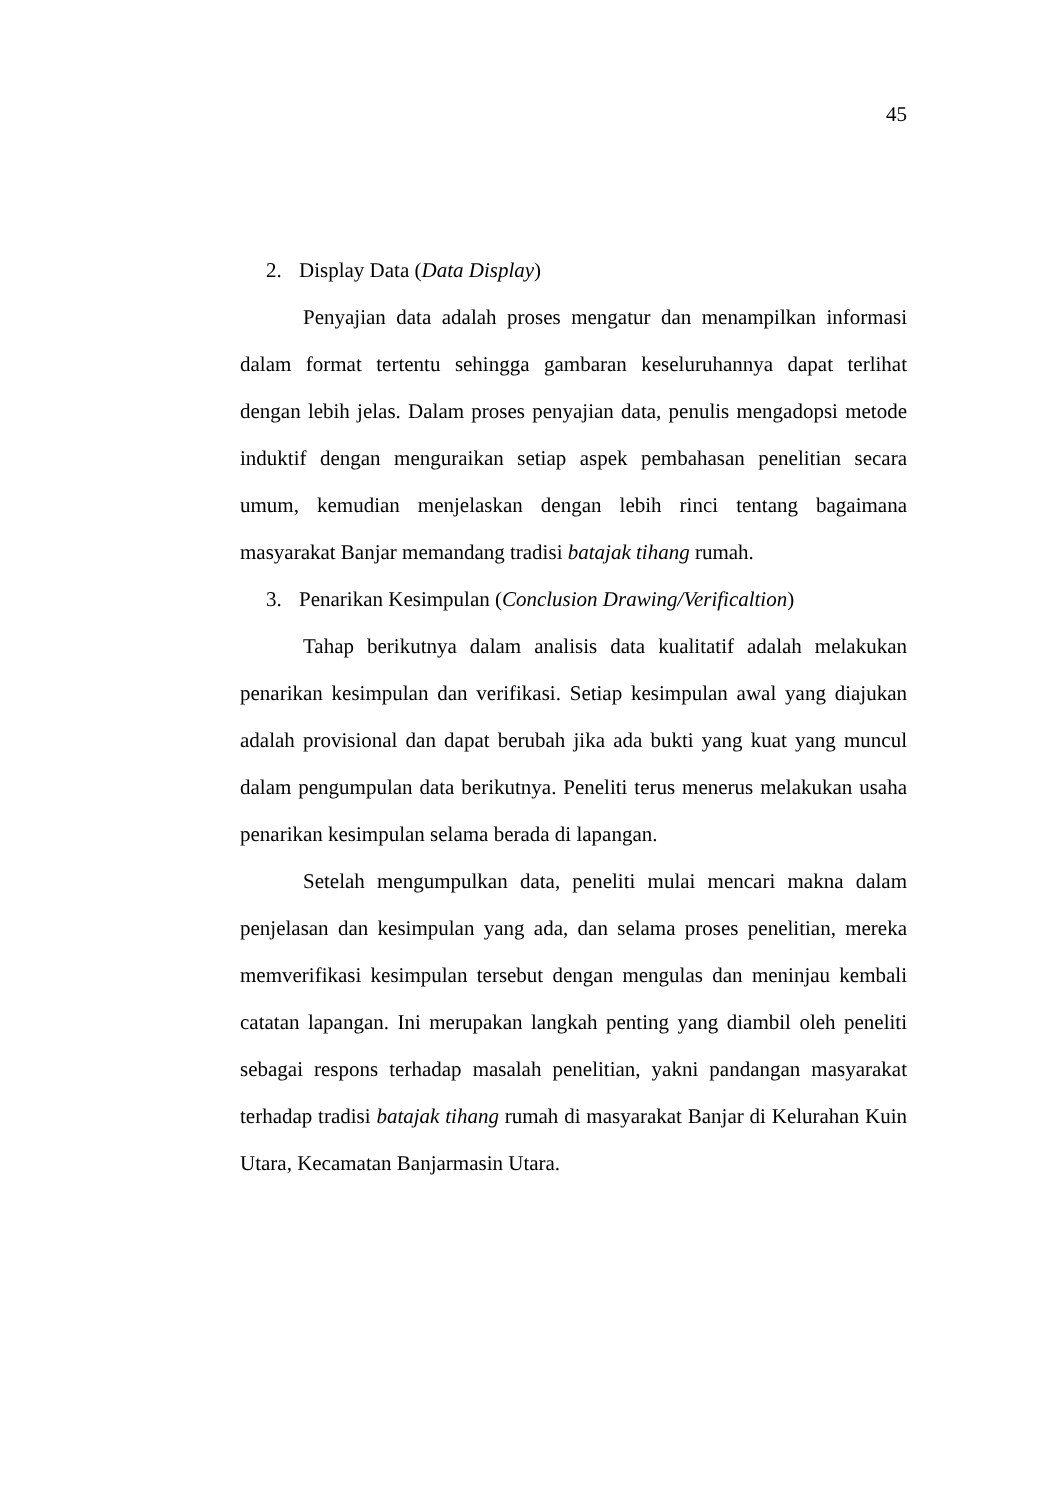45
2. Display Data (Data Display)
Penyajian data adalah proses mengatur dan menampilkan informasi dalam format tertentu sehingga gambaran keseluruhannya dapat terlihat dengan lebih jelas. Dalam proses penyajian data, penulis mengadopsi metode induktif dengan menguraikan setiap aspek pembahasan penelitian secara umum, kemudian menjelaskan dengan lebih rinci tentang bagaimana masyarakat Banjar memandang tradisi batajak tihang rumah.
3. Penarikan Kesimpulan (Conclusion Drawing/Verificaltion)
Tahap berikutnya dalam analisis data kualitatif adalah melakukan penarikan kesimpulan dan verifikasi. Setiap kesimpulan awal yang diajukan adalah provisional dan dapat berubah jika ada bukti yang kuat yang muncul dalam pengumpulan data berikutnya. Peneliti terus menerus melakukan usaha penarikan kesimpulan selama berada di lapangan.
Setelah mengumpulkan data, peneliti mulai mencari makna dalam penjelasan dan kesimpulan yang ada, dan selama proses penelitian, mereka memverifikasi kesimpulan tersebut dengan mengulas dan meninjau kembali catatan lapangan. Ini merupakan langkah penting yang diambil oleh peneliti sebagai respons terhadap masalah penelitian, yakni pandangan masyarakat terhadap tradisi batajak tihang rumah di masyarakat Banjar di Kelurahan Kuin Utara, Kecamatan Banjarmasin Utara.